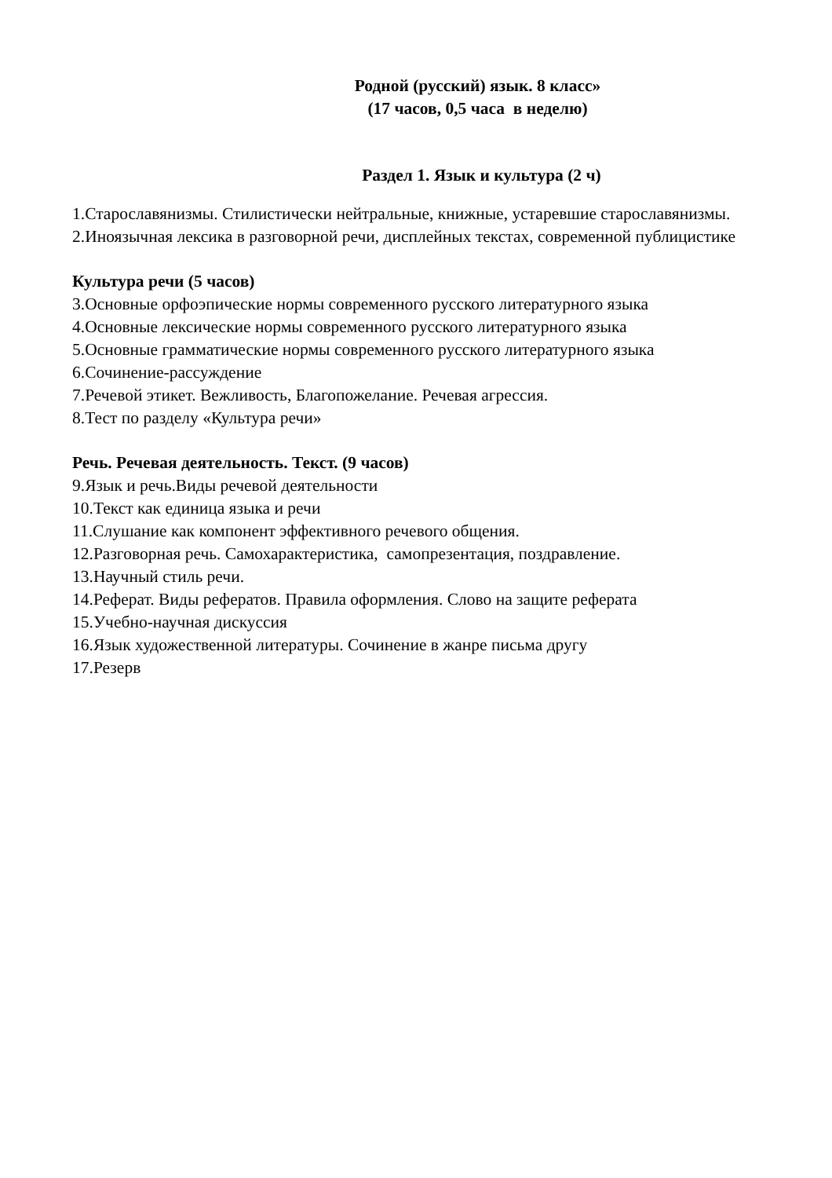Родной (русский) язык. 8 класс»
(17 часов, 0,5 часа в неделю)
Раздел 1. Язык и культура (2 ч)
1.Старославянизмы. Стилистически нейтральные, книжные, устаревшие старославянизмы.
2.Иноязычная лексика в разговорной речи, дисплейных текстах, современной публицистике
Культура речи (5 часов)
3.Основные орфоэпические нормы современного русского литературного языка
4.Основные лексические нормы современного русского литературного языка
5.Основные грамматические нормы современного русского литературного языка
6.Сочинение-рассуждение
7.Речевой этикет. Вежливость, Благопожелание. Речевая агрессия.
8.Тест по разделу «Культура речи»
Речь. Речевая деятельность. Текст. (9 часов)
9.Язык и речь.Виды речевой деятельности
10.Текст как единица языка и речи
11.Слушание как компонент эффективного речевого общения.
12.Разговорная речь. Самохарактеристика, самопрезентация, поздравление.
13.Научный стиль речи.
14.Реферат. Виды рефератов. Правила оформления. Слово на защите реферата
15.Учебно-научная дискуссия
16.Язык художественной литературы. Сочинение в жанре письма другу
17.Резерв